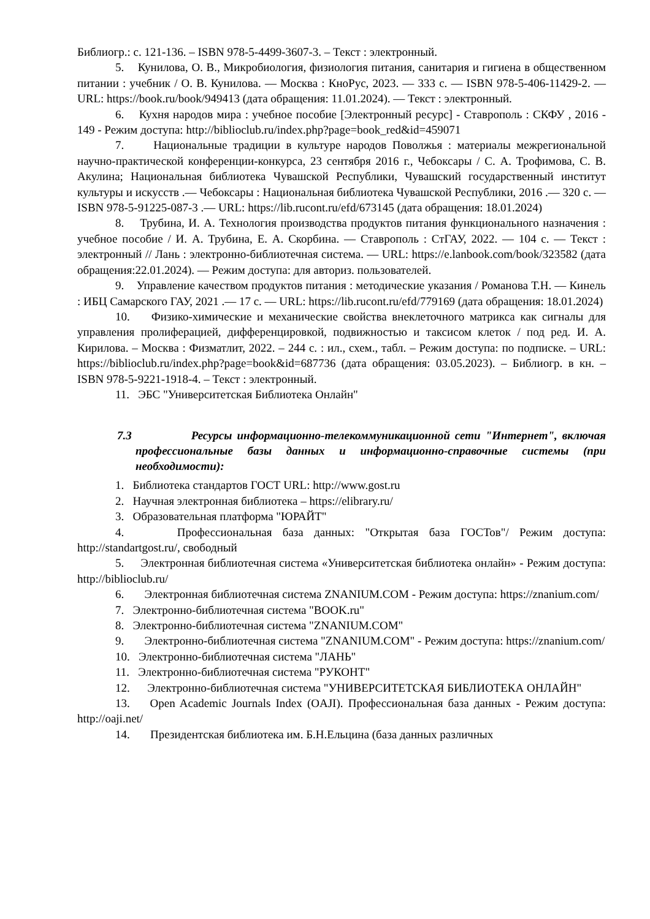Библиогр.: с. 121-136. – ISBN 978-5-4499-3607-3. – Текст : электронный.
5. Кунилова, О. В., Микробиология, физиология питания, санитария и гигиена в общественном питании : учебник / О. В. Кунилова. — Москва : КноРус, 2023. — 333 с. — ISBN 978-5-406-11429-2. — URL: https://book.ru/book/949413 (дата обращения: 11.01.2024). — Текст : электронный.
6. Кухня народов мира : учебное пособие [Электронный ресурс] - Ставрополь : СКФУ , 2016 - 149 - Режим доступа: http://biblioclub.ru/index.php?page=book_red&id=459071
7. Национальные традиции в культуре народов Поволжья : материалы межрегиональной научно-практической конференции-конкурса, 23 сентября 2016 г., Чебоксары / С. А. Трофимова, С. В. Акулина; Национальная библиотека Чувашской Республики, Чувашский государственный институт культуры и искусств .— Чебоксары : Национальная библиотека Чувашской Республики, 2016 .— 320 с. — ISBN 978-5-91225-087-3 .— URL: https://lib.rucont.ru/efd/673145 (дата обращения: 18.01.2024)
8. Трубина, И. А. Технология производства продуктов питания функционального назначения : учебное пособие / И. А. Трубина, Е. А. Скорбина. — Ставрополь : СтГАУ, 2022. — 104 с. — Текст : электронный // Лань : электронно-библиотечная система. — URL: https://e.lanbook.com/book/323582 (дата обращения:22.01.2024). — Режим доступа: для авториз. пользователей.
9. Управление качеством продуктов питания : методические указания / Романова Т.Н. — Кинель : ИБЦ Самарского ГАУ, 2021 .— 17 с. — URL: https://lib.rucont.ru/efd/779169 (дата обращения: 18.01.2024)
10. Физико-химические и механические свойства внеклеточного матрикса как сигналы для управления пролиферацией, дифференцировкой, подвижностью и таксисом клеток / под ред. И. А. Кирилова. – Москва : Физматлит, 2022. – 244 с. : ил., схем., табл. – Режим доступа: по подписке. – URL: https://biblioclub.ru/index.php?page=book&id=687736 (дата обращения: 03.05.2023). – Библиогр. в кн. – ISBN 978-5-9221-1918-4. – Текст : электронный.
11. ЭБС "Университетская Библиотека Онлайн"
7.3 Ресурсы информационно-телекоммуникационной сети "Интернет", включая профессиональные базы данных и информационно-справочные системы (при необходимости):
1. Библиотека стандартов ГОСТ URL: http://www.gost.ru
2. Научная электронная библиотека – https://elibrary.ru/
3. Образовательная платформа "ЮРАЙТ"
4. Профессиональная база данных: "Открытая база ГОСТов"/ Режим доступа: http://standartgost.ru/, свободный
5. Электронная библиотечная система «Университетская библиотека онлайн» - Режим доступа: http://biblioclub.ru/
6. Электронная библиотечная система ZNANIUM.COM - Режим доступа: https://znanium.com/
7. Электронно-библиотечная система "BOOK.ru"
8. Электронно-библиотечная система "ZNANIUM.COM"
9. Электронно-библиотечная система "ZNANIUM.COM" - Режим доступа: https://znanium.com/
10. Электронно-библиотечная система "ЛАНЬ"
11. Электронно-библиотечная система "РУКОНТ"
12. Электронно-библиотечная система "УНИВЕРСИТЕТСКАЯ БИБЛИОТЕКА ОНЛАЙН"
13. Open Academic Journals Index (OAJI). Профессиональная база данных - Режим доступа: http://oaji.net/
14. Президентская библиотека им. Б.Н.Ельцина (база данных различных